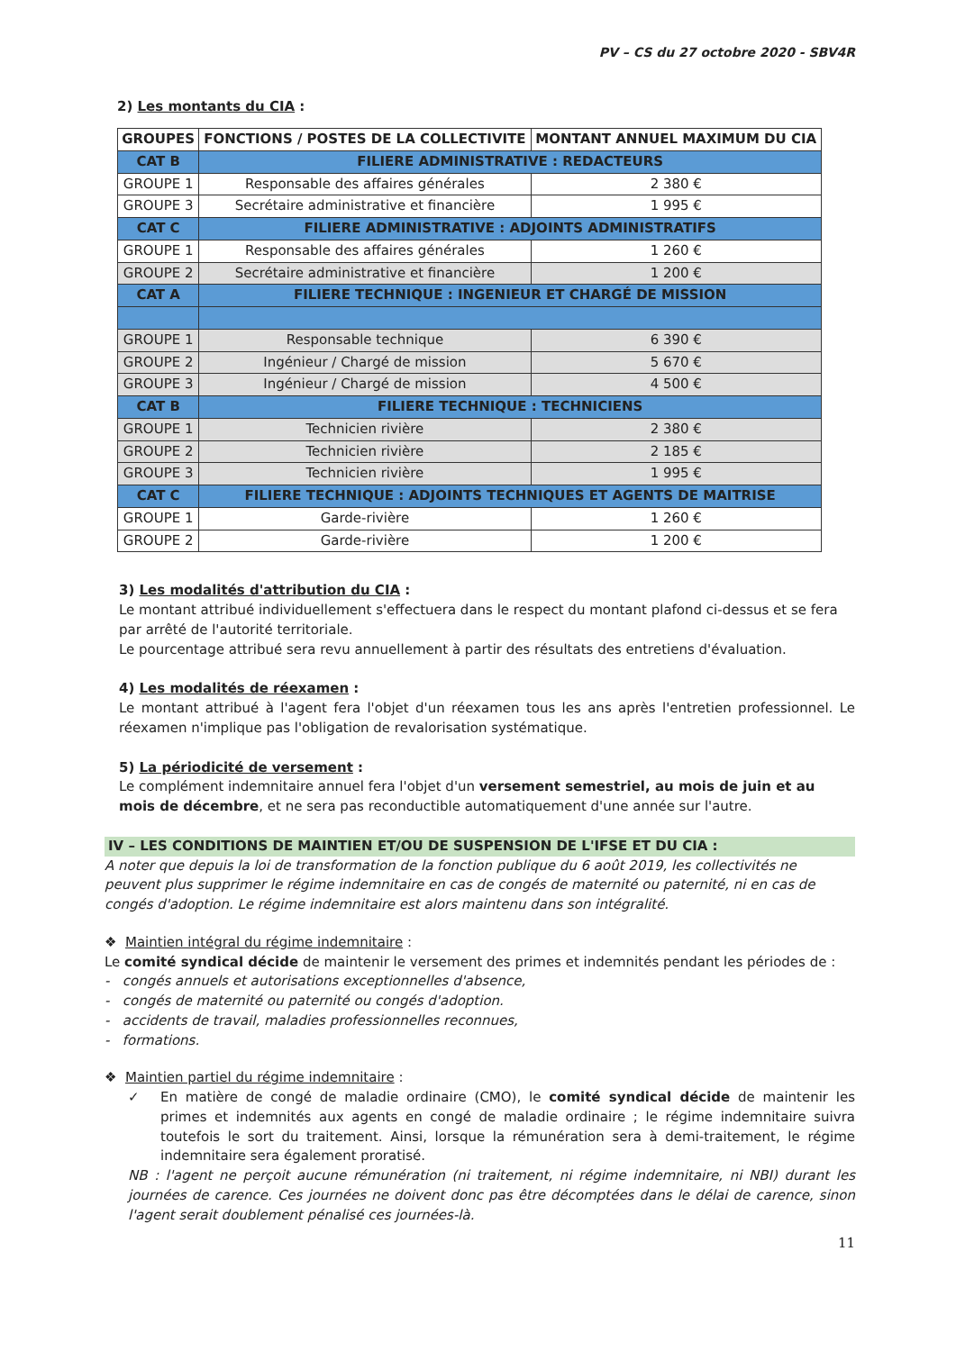PV – CS du 27 octobre 2020 - SBV4R
2) Les montants du CIA :
| GROUPES | FONCTIONS / POSTES DE LA COLLECTIVITE | MONTANT ANNUEL MAXIMUM DU CIA |
| --- | --- | --- |
| CAT B | FILIERE ADMINISTRATIVE : REDACTEURS | |
| GROUPE 1 | Responsable des affaires générales | 2 380 € |
| GROUPE 3 | Secrétaire administrative et financière | 1 995 € |
| CAT C | FILIERE ADMINISTRATIVE : ADJOINTS ADMINISTRATIFS | |
| GROUPE 1 | Responsable des affaires générales | 1 260 € |
| GROUPE 2 | Secrétaire administrative et financière | 1 200 € |
| CAT A | FILIERE TECHNIQUE : INGENIEUR ET CHARGÉ DE MISSION | |
| GROUPE 1 | Responsable technique | 6 390 € |
| GROUPE 2 | Ingénieur / Chargé de mission | 5 670 € |
| GROUPE 3 | Ingénieur / Chargé de mission | 4 500 € |
| CAT B | FILIERE TECHNIQUE : TECHNICIENS | |
| GROUPE 1 | Technicien rivière | 2 380 € |
| GROUPE 2 | Technicien rivière | 2 185 € |
| GROUPE 3 | Technicien rivière | 1 995 € |
| CAT C | FILIERE TECHNIQUE : ADJOINTS TECHNIQUES ET AGENTS DE MAITRISE | |
| GROUPE 1 | Garde-rivière | 1 260 € |
| GROUPE 2 | Garde-rivière | 1 200 € |
3) Les modalités d'attribution du CIA :
Le montant attribué individuellement s'effectuera dans le respect du montant plafond ci-dessus et se fera par arrêté de l'autorité territoriale.
Le pourcentage attribué sera revu annuellement à partir des résultats des entretiens d'évaluation.
4) Les modalités de réexamen :
Le montant attribué à l'agent fera l'objet d'un réexamen tous les ans après l'entretien professionnel. Le réexamen n'implique pas l'obligation de revalorisation systématique.
5) La périodicité de versement :
Le complément indemnitaire annuel fera l'objet d'un versement semestriel, au mois de juin et au mois de décembre, et ne sera pas reconductible automatiquement d'une année sur l'autre.
IV – LES CONDITIONS DE MAINTIEN ET/OU DE SUSPENSION DE L'IFSE ET DU CIA :
A noter que depuis la loi de transformation de la fonction publique du 6 août 2019, les collectivités ne peuvent plus supprimer le régime indemnitaire en cas de congés de maternité ou paternité, ni en cas de congés d'adoption. Le régime indemnitaire est alors maintenu dans son intégralité.
❖ Maintien intégral du régime indemnitaire :
Le comité syndical décide de maintenir le versement des primes et indemnités pendant les périodes de :
- congés annuels et autorisations exceptionnelles d'absence,
- congés de maternité ou paternité ou congés d'adoption.
- accidents de travail, maladies professionnelles reconnues,
- formations.
❖ Maintien partiel du régime indemnitaire :
✓ En matière de congé de maladie ordinaire (CMO), le comité syndical décide de maintenir les primes et indemnités aux agents en congé de maladie ordinaire ; le régime indemnitaire suivra toutefois le sort du traitement. Ainsi, lorsque la rémunération sera à demi-traitement, le régime indemnitaire sera également proratisé.
NB : l'agent ne perçoit aucune rémunération (ni traitement, ni régime indemnitaire, ni NBI) durant les journées de carence. Ces journées ne doivent donc pas être décomptées dans le délai de carence, sinon l'agent serait doublement pénalisé ces journées-là.
11